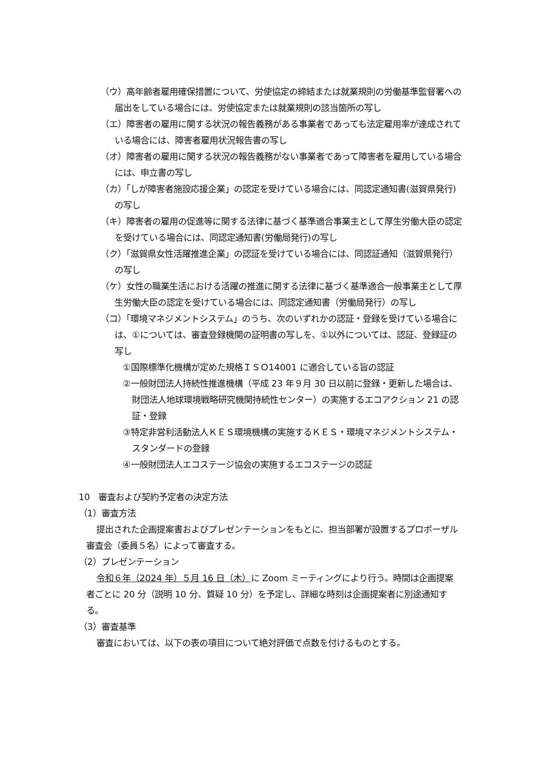（ウ）高年齢者雇用確保措置について、労使協定の締結または就業規則の労働基準監督署への届出をしている場合には、労使協定または就業規則の該当箇所の写し
（エ）障害者の雇用に関する状況の報告義務がある事業者であっても法定雇用率が達成されている場合には、障害者雇用状況報告書の写し
（オ）障害者の雇用に関する状況の報告義務がない事業者であって障害者を雇用している場合には、申立書の写し
（カ）「しが障害者施設応援企業」の認定を受けている場合には、同認定通知書(滋賀県発行)の写し
（キ）障害者の雇用の促進等に関する法律に基づく基準適合事業主として厚生労働大臣の認定を受けている場合には、同認定通知書(労働局発行)の写し
（ク）「滋賀県女性活躍推進企業」の認証を受けている場合には、同認証通知（滋賀県発行）の写し
（ケ）女性の職業生活における活躍の推進に関する法律に基づく基準適合一般事業主として厚生労働大臣の認定を受けている場合には、同認定通知書（労働局発行）の写し
（コ）「環境マネジメントシステム」のうち、次のいずれかの認証・登録を受けている場合には、①については、審査登録機関の証明書の写しを、①以外については、認証、登録証の写し
①国際標準化機構が定めた規格ＩＳＯ14001 に適合している旨の認証
②一般財団法人持続性推進機構（平成 23 年９月 30 日以前に登録・更新した場合は、財団法人地球環境戦略研究機関持続性センター）の実施するエコアクション 21 の認証・登録
③特定非営利活動法人ＫＥＳ環境機構の実施するＫＥＳ・環境マネジメントシステム・スタンダードの登録
④一般財団法人エコステージ協会の実施するエコステージの認証
10　審査および契約予定者の決定方法
（1）審査方法
提出された企画提案書およびプレゼンテーションをもとに、担当部署が設置するプロポーザル審査会（委員５名）によって審査する。
（2）プレゼンテーション
令和６年（2024 年）５月 16 日（木）に Zoom ミーティングにより行う。時間は企画提案者ごとに 20 分（説明 10 分、質疑 10 分）を予定し、詳細な時刻は企画提案者に別途通知する。
（3）審査基準
審査においては、以下の表の項目について絶対評価で点数を付けるものとする。